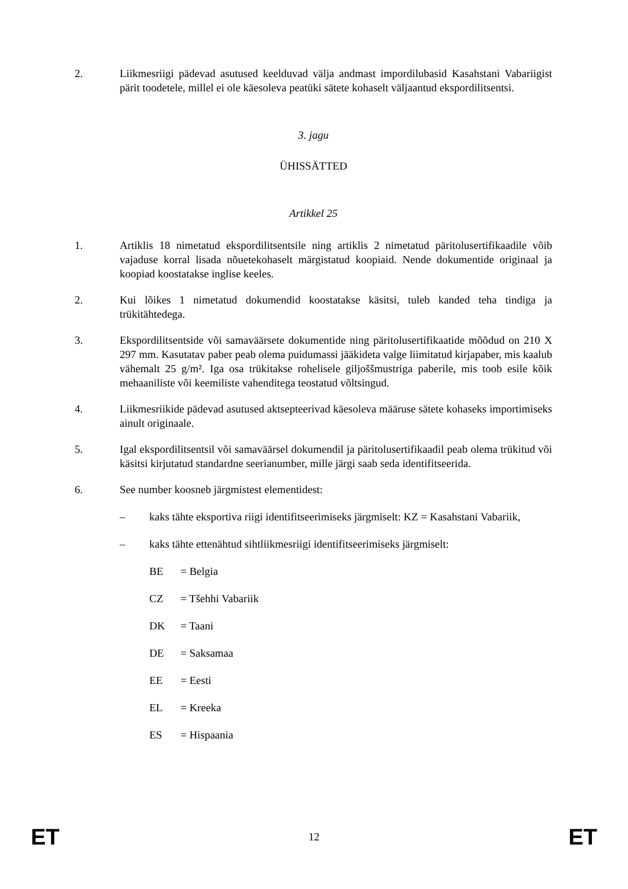2. Liikmesriigi pädevad asutused keelduvad välja andmast impordilubasid Kasahstani Vabariigist pärit toodetele, millel ei ole käesoleva peatüki sätete kohaselt väljaantud ekspordilitsentsi.
3. jagu
ÜHISSÄTTED
Artikkel 25
1. Artiklis 18 nimetatud ekspordilitsentsile ning artiklis 2 nimetatud päritolusertifikaadile võib vajaduse korral lisada nõuetekohaselt märgistatud koopiaid. Nende dokumentide originaal ja koopiad koostatakse inglise keeles.
2. Kui lõikes 1 nimetatud dokumendid koostatakse käsitsi, tuleb kanded teha tindiga ja trükitähtedega.
3. Ekspordilitsentside või samaväärsete dokumentide ning päritolusertifikaatide mõõdud on 210 X 297 mm. Kasutatav paber peab olema puidumassi jääkideta valge liimitatud kirjapaber, mis kaalub vähemalt 25 g/m². Iga osa trükitakse rohelisele giljoššmustriga paberile, mis toob esile kõik mehaaniliste või keemiliste vahenditega teostatud võltsingud.
4. Liikmesriikide pädevad asutused aktsepteerivad käesoleva määruse sätete kohaseks importimiseks ainult originaale.
5. Igal ekspordilitsentsil või samaväärsel dokumendil ja päritolusertifikaadil peab olema trükitud või käsitsi kirjutatud standardne seerianumber, mille järgi saab seda identifitseerida.
6. See number koosneb järgmistest elementidest:
– kaks tähte eksportiva riigi identifitseerimiseks järgmiselt: KZ = Kasahstani Vabariik,
– kaks tähte ettenähtud sihtliikmesriigi identifitseerimiseks järgmiselt:
BE = Belgia
CZ = Tšehhi Vabariik
DK = Taani
DE = Saksamaa
EE = Eesti
EL = Kreeka
ES = Hispaania
ET 12 ET